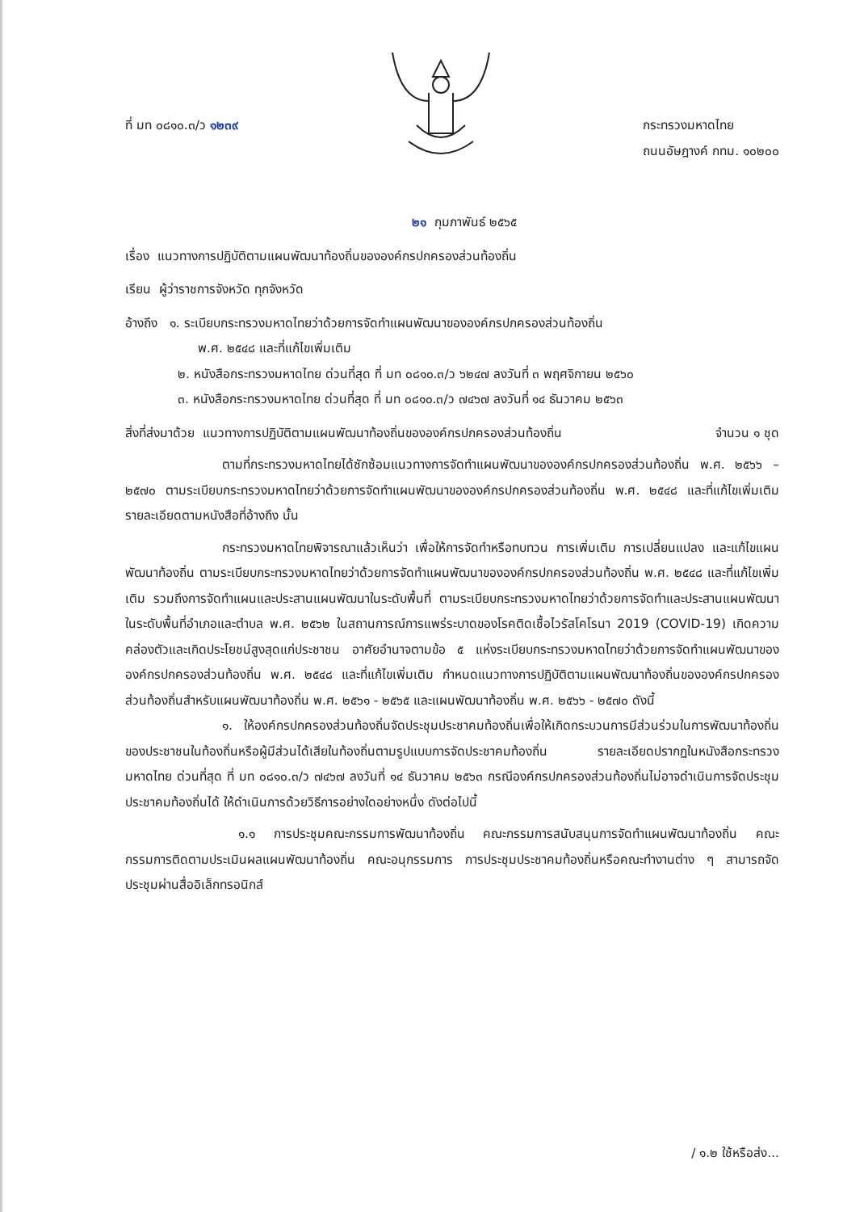ที่ มท ๐๘๑๐.๓/ว ๑๒๓๙ กระทรวงมหาดไทย
ถนนอัษฎางค์ กทม. ๑๐๒๐๐
๒๑ กุมภาพันธ์ ๒๕๖๕
เรื่อง แนวทางการปฏิบัติตามแผนพัฒนาท้องถิ่นขององค์กรปกครองส่วนท้องถิ่น
เรียน ผู้ว่าราชการจังหวัด ทุกจังหวัด
อ้างถึง ๑. ระเบียบกระทรวงมหาดไทยว่าด้วยการจัดทำแผนพัฒนาขององค์กรปกครองส่วนท้องถิ่น
พ.ศ. ๒๕๔๘ และที่แก้ไขเพิ่มเติม
๒. หนังสือกระทรวงมหาดไทย ด่วนที่สุด ที่ มท ๐๘๑๐.๓/ว ๖๒๔๗ ลงวันที่ ๓ พฤศจิกายน ๒๕๖๐
๓. หนังสือกระทรวงมหาดไทย ด่วนที่สุด ที่ มท ๐๘๑๐.๓/ว ๗๔๖๗ ลงวันที่ ๑๔ ธันวาคม ๒๕๖๓
สิ่งที่ส่งมาด้วย แนวทางการปฏิบัติตามแผนพัฒนาท้องถิ่นขององค์กรปกครองส่วนท้องถิ่น จำนวน ๑ ชุด
ตามที่กระทรวงมหาดไทยได้ซักซ้อมแนวทางการจัดทำแผนพัฒนาขององค์กรปกครองส่วนท้องถิ่น พ.ศ. ๒๕๖๖ – ๒๕๗๐ ตามระเบียบกระทรวงมหาดไทยว่าด้วยการจัดทำแผนพัฒนาขององค์กรปกครองส่วนท้องถิ่น พ.ศ. ๒๕๔๘ และที่แก้ไขเพิ่มเติม รายละเอียดตามหนังสือที่อ้างถึง นั้น
กระทรวงมหาดไทยพิจารณาแล้วเห็นว่า เพื่อให้การจัดทำหรือทบทวน การเพิ่มเติม การเปลี่ยนแปลง และแก้ไขแผนพัฒนาท้องถิ่น ตามระเบียบกระทรวงมหาดไทยว่าด้วยการจัดทำแผนพัฒนาขององค์กรปกครองส่วนท้องถิ่น พ.ศ. ๒๕๔๘ และที่แก้ไขเพิ่มเติม รวมถึงการจัดทำแผนและประสานแผนพัฒนาในระดับพื้นที่ ตามระเบียบกระทรวงมหาดไทยว่าด้วยการจัดทำและประสานแผนพัฒนาในระดับพื้นที่อำเภอและตำบล พ.ศ. ๒๕๖๒ ในสถานการณ์การแพร่ระบาดของโรคติดเชื้อไวรัสโคโรนา 2019 (COVID-19) เกิดความคล่องตัวและเกิดประโยชน์สูงสุดแก่ประชาชน อาศัยอำนาจตามข้อ ๕ แห่งระเบียบกระทรวงมหาดไทยว่าด้วยการจัดทำแผนพัฒนาขององค์กรปกครองส่วนท้องถิ่น พ.ศ. ๒๕๔๘ และที่แก้ไขเพิ่มเติม กำหนดแนวทางการปฏิบัติตามแผนพัฒนาท้องถิ่นขององค์กรปกครองส่วนท้องถิ่นสำหรับแผนพัฒนาท้องถิ่น พ.ศ. ๒๕๖๑ - ๒๕๖๕ และแผนพัฒนาท้องถิ่น พ.ศ. ๒๕๖๖ - ๒๕๗๐ ดังนี้
๑. ให้องค์กรปกครองส่วนท้องถิ่นจัดประชุมประชาคมท้องถิ่นเพื่อให้เกิดกระบวนการมีส่วนร่วมในการพัฒนาท้องถิ่นของประชาชนในท้องถิ่นหรือผู้มีส่วนได้เสียในท้องถิ่นตามรูปแบบการจัดประชาคมท้องถิ่น รายละเอียดปรากฏในหนังสือกระทรวงมหาดไทย ด่วนที่สุด ที่ มท ๐๘๑๐.๓/ว ๗๔๖๗ ลงวันที่ ๑๔ ธันวาคม ๒๕๖๓ กรณีองค์กรปกครองส่วนท้องถิ่นไม่อาจดำเนินการจัดประชุมประชาคมท้องถิ่นได้ ให้ดำเนินการด้วยวิธีการอย่างใดอย่างหนึ่ง ดังต่อไปนี้
๑.๑ การประชุมคณะกรรมการพัฒนาท้องถิ่น คณะกรรมการสนับสนุนการจัดทำแผนพัฒนาท้องถิ่น คณะกรรมการติดตามประเมินผลแผนพัฒนาท้องถิ่น คณะอนุกรรมการ การประชุมประชาคมท้องถิ่นหรือคณะทำงานต่าง ๆ สามารถจัดประชุมผ่านสื่ออิเล็กทรอนิกส์
/ ๑.๒ ใช้หรือส่ง...